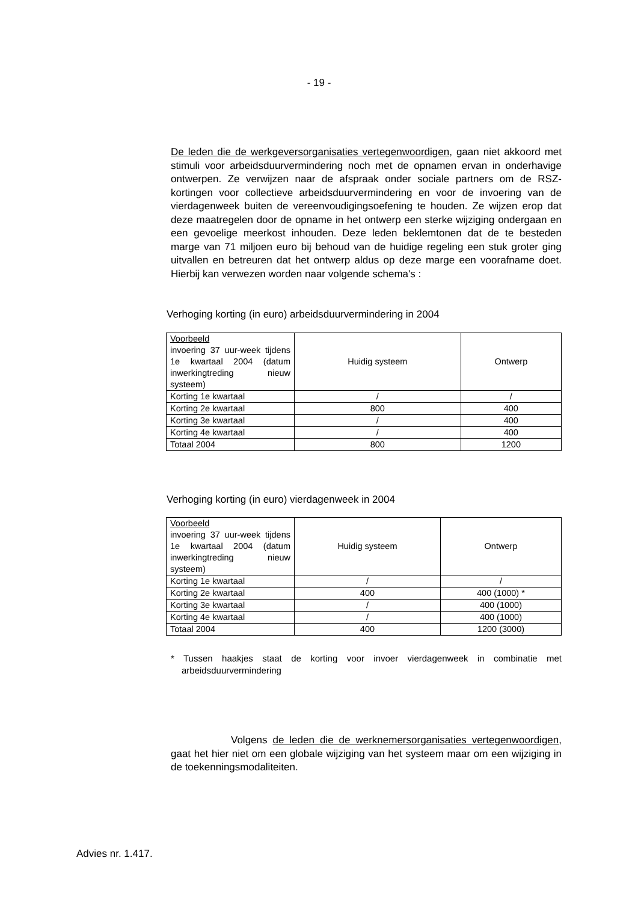- 19 -
De leden die de werkgeversorganisaties vertegenwoordigen, gaan niet akkoord met stimuli voor arbeidsduurvermindering noch met de opnamen ervan in onderhavige ontwerpen. Ze verwijzen naar de afspraak onder sociale partners om de RSZ-kortingen voor collectieve arbeidsduurvermindering en voor de invoering van de vierdagenweek buiten de vereenvoudigingsoefening te houden. Ze wijzen erop dat deze maatregelen door de opname in het ontwerp een sterke wijziging ondergaan en een gevoelige meerkost inhouden. Deze leden beklemtonen dat de te besteden marge van 71 miljoen euro bij behoud van de huidige regeling een stuk groter ging uitvallen en betreuren dat het ontwerp aldus op deze marge een voorafname doet. Hierbij kan verwezen worden naar volgende schema's :
Verhoging korting (in euro) arbeidsduurvermindering in 2004
| Voorbeeld invoering 37 uur-week tijdens 1e kwartaal 2004 (datum inwerkingtreding nieuw systeem) | Huidig systeem | Ontwerp |
| Korting 1e kwartaal | / | / |
| Korting 2e kwartaal | 800 | 400 |
| Korting 3e kwartaal | / | 400 |
| Korting 4e kwartaal | / | 400 |
| Totaal 2004 | 800 | 1200 |
Verhoging korting (in euro) vierdagenweek in 2004
| Voorbeeld invoering 37 uur-week tijdens 1e kwartaal 2004 (datum inwerkingtreding nieuw systeem) | Huidig systeem | Ontwerp |
| Korting 1e kwartaal | / | / |
| Korting 2e kwartaal | 400 | 400 (1000) * |
| Korting 3e kwartaal | / | 400 (1000) |
| Korting 4e kwartaal | / | 400 (1000) |
| Totaal 2004 | 400 | 1200 (3000) |
* Tussen haakjes staat de korting voor invoer vierdagenweek in combinatie met arbeidsduurvermindering
Volgens de leden die de werknemersorganisaties vertegenwoordigen, gaat het hier niet om een globale wijziging van het systeem maar om een wijziging in de toekenningsmodaliteiten.
Advies nr. 1.417.